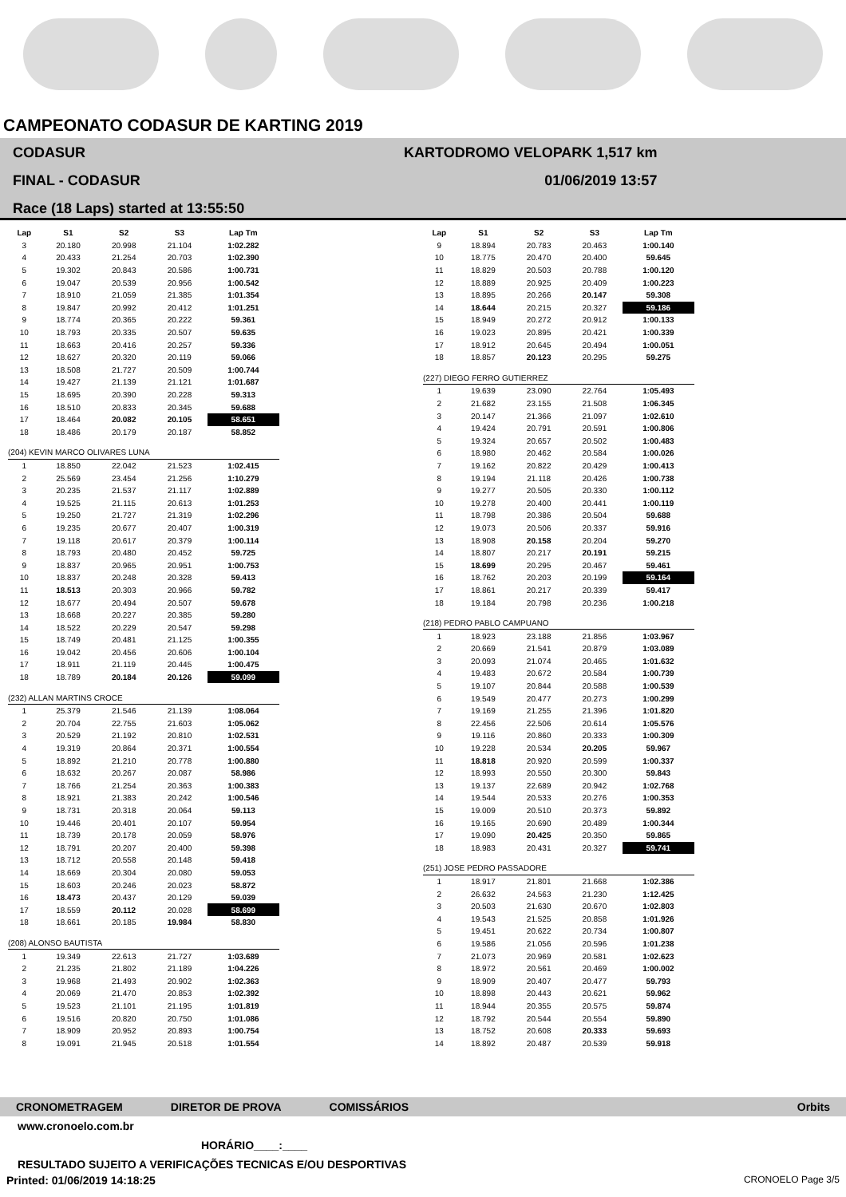CAMPEONATO CODASUR DE KARTING 2019
CODASUR
FINAL - CODASUR
Race (18 Laps) started at 13:55:50
KARTODROMO VELOPARK 1,517 km
01/06/2019 13:57
| Lap | S1 | S2 | S3 | Lap Tm |
| --- | --- | --- | --- | --- |
| 3 | 20.180 | 20.998 | 21.104 | 1:02.282 |
| 4 | 20.433 | 21.254 | 20.703 | 1:02.390 |
| 5 | 19.302 | 20.843 | 20.586 | 1:00.731 |
| 6 | 19.047 | 20.539 | 20.956 | 1:00.542 |
| 7 | 18.910 | 21.059 | 21.385 | 1:01.354 |
| 8 | 19.847 | 20.992 | 20.412 | 1:01.251 |
| 9 | 18.774 | 20.365 | 20.222 | 59.361 |
| 10 | 18.793 | 20.335 | 20.507 | 59.635 |
| 11 | 18.663 | 20.416 | 20.257 | 59.336 |
| 12 | 18.627 | 20.320 | 20.119 | 59.066 |
| 13 | 18.508 | 21.727 | 20.509 | 1:00.744 |
| 14 | 19.427 | 21.139 | 21.121 | 1:01.687 |
| 15 | 18.695 | 20.390 | 20.228 | 59.313 |
| 16 | 18.510 | 20.833 | 20.345 | 59.688 |
| 17 | 18.464 | 20.082 | 20.105 | 58.651 |
| 18 | 18.486 | 20.179 | 20.187 | 58.852 |
| (204) KEVIN MARCO OLIVARES LUNA | | | | |
| 1 | 18.850 | 22.042 | 21.523 | 1:02.415 |
| 2 | 25.569 | 23.454 | 21.256 | 1:10.279 |
| 3 | 20.235 | 21.537 | 21.117 | 1:02.889 |
| 4 | 19.525 | 21.115 | 20.613 | 1:01.253 |
| 5 | 19.250 | 21.727 | 21.319 | 1:02.296 |
| 6 | 19.235 | 20.677 | 20.407 | 1:00.319 |
| 7 | 19.118 | 20.617 | 20.379 | 1:00.114 |
| 8 | 18.793 | 20.480 | 20.452 | 59.725 |
| 9 | 18.837 | 20.965 | 20.951 | 1:00.753 |
| 10 | 18.837 | 20.248 | 20.328 | 59.413 |
| 11 | 18.513 | 20.303 | 20.966 | 59.782 |
| 12 | 18.677 | 20.494 | 20.507 | 59.678 |
| 13 | 18.668 | 20.227 | 20.385 | 59.280 |
| 14 | 18.522 | 20.229 | 20.547 | 59.298 |
| 15 | 18.749 | 20.481 | 21.125 | 1:00.355 |
| 16 | 19.042 | 20.456 | 20.606 | 1:00.104 |
| 17 | 18.911 | 21.119 | 20.445 | 1:00.475 |
| 18 | 18.789 | 20.184 | 20.126 | 59.099 |
| (232) ALLAN MARTINS CROCE | | | | |
| 1 | 25.379 | 21.546 | 21.139 | 1:08.064 |
| 2 | 20.704 | 22.755 | 21.603 | 1:05.062 |
| 3 | 20.529 | 21.192 | 20.810 | 1:02.531 |
| 4 | 19.319 | 20.864 | 20.371 | 1:00.554 |
| 5 | 18.892 | 21.210 | 20.778 | 1:00.880 |
| 6 | 18.632 | 20.267 | 20.087 | 58.986 |
| 7 | 18.766 | 21.254 | 20.363 | 1:00.383 |
| 8 | 18.921 | 21.383 | 20.242 | 1:00.546 |
| 9 | 18.731 | 20.318 | 20.064 | 59.113 |
| 10 | 19.446 | 20.401 | 20.107 | 59.954 |
| 11 | 18.739 | 20.178 | 20.059 | 58.976 |
| 12 | 18.791 | 20.207 | 20.400 | 59.398 |
| 13 | 18.712 | 20.558 | 20.148 | 59.418 |
| 14 | 18.669 | 20.304 | 20.080 | 59.053 |
| 15 | 18.603 | 20.246 | 20.023 | 58.872 |
| 16 | 18.473 | 20.437 | 20.129 | 59.039 |
| 17 | 18.559 | 20.112 | 20.028 | 58.699 |
| 18 | 18.661 | 20.185 | 19.984 | 58.830 |
| (208) ALONSO BAUTISTA | | | | |
| 1 | 19.349 | 22.613 | 21.727 | 1:03.689 |
| 2 | 21.235 | 21.802 | 21.189 | 1:04.226 |
| 3 | 19.968 | 21.493 | 20.902 | 1:02.363 |
| 4 | 20.069 | 21.470 | 20.853 | 1:02.392 |
| 5 | 19.523 | 21.101 | 21.195 | 1:01.819 |
| 6 | 19.516 | 20.820 | 20.750 | 1:01.086 |
| 7 | 18.909 | 20.952 | 20.893 | 1:00.754 |
| 8 | 19.091 | 21.945 | 20.518 | 1:01.554 |
| Lap | S1 | S2 | S3 | Lap Tm |
| --- | --- | --- | --- | --- |
| 9 | 18.894 | 20.783 | 20.463 | 1:00.140 |
| 10 | 18.775 | 20.470 | 20.400 | 59.645 |
| 11 | 18.829 | 20.503 | 20.788 | 1:00.120 |
| 12 | 18.889 | 20.925 | 20.409 | 1:00.223 |
| 13 | 18.895 | 20.266 | 20.147 | 59.308 |
| 14 | 18.644 | 20.215 | 20.327 | 59.186 |
| 15 | 18.949 | 20.272 | 20.912 | 1:00.133 |
| 16 | 19.023 | 20.895 | 20.421 | 1:00.339 |
| 17 | 18.912 | 20.645 | 20.494 | 1:00.051 |
| 18 | 18.857 | 20.123 | 20.295 | 59.275 |
| (227) DIEGO FERRO GUTIERREZ | | | | |
| 1 | 19.639 | 23.090 | 22.764 | 1:05.493 |
| 2 | 21.682 | 23.155 | 21.508 | 1:06.345 |
| 3 | 20.147 | 21.366 | 21.097 | 1:02.610 |
| 4 | 19.424 | 20.791 | 20.591 | 1:00.806 |
| 5 | 19.324 | 20.657 | 20.502 | 1:00.483 |
| 6 | 18.980 | 20.462 | 20.584 | 1:00.026 |
| 7 | 19.162 | 20.822 | 20.429 | 1:00.413 |
| 8 | 19.194 | 21.118 | 20.426 | 1:00.738 |
| 9 | 19.277 | 20.505 | 20.330 | 1:00.112 |
| 10 | 19.278 | 20.400 | 20.441 | 1:00.119 |
| 11 | 18.798 | 20.386 | 20.504 | 59.688 |
| 12 | 19.073 | 20.506 | 20.337 | 59.916 |
| 13 | 18.908 | 20.158 | 20.204 | 59.270 |
| 14 | 18.807 | 20.217 | 20.191 | 59.215 |
| 15 | 18.699 | 20.295 | 20.467 | 59.461 |
| 16 | 18.762 | 20.203 | 20.199 | 59.164 |
| 17 | 18.861 | 20.217 | 20.339 | 59.417 |
| 18 | 19.184 | 20.798 | 20.236 | 1:00.218 |
| (218) PEDRO PABLO CAMPUANO | | | | |
| 1 | 18.923 | 23.188 | 21.856 | 1:03.967 |
| 2 | 20.669 | 21.541 | 20.879 | 1:03.089 |
| 3 | 20.093 | 21.074 | 20.465 | 1:01.632 |
| 4 | 19.483 | 20.672 | 20.584 | 1:00.739 |
| 5 | 19.107 | 20.844 | 20.588 | 1:00.539 |
| 6 | 19.549 | 20.477 | 20.273 | 1:00.299 |
| 7 | 19.169 | 21.255 | 21.396 | 1:01.820 |
| 8 | 22.456 | 22.506 | 20.614 | 1:05.576 |
| 9 | 19.116 | 20.860 | 20.333 | 1:00.309 |
| 10 | 19.228 | 20.534 | 20.205 | 59.967 |
| 11 | 18.818 | 20.920 | 20.599 | 1:00.337 |
| 12 | 18.993 | 20.550 | 20.300 | 59.843 |
| 13 | 19.137 | 22.689 | 20.942 | 1:02.768 |
| 14 | 19.544 | 20.533 | 20.276 | 1:00.353 |
| 15 | 19.009 | 20.510 | 20.373 | 59.892 |
| 16 | 19.165 | 20.690 | 20.489 | 1:00.344 |
| 17 | 19.090 | 20.425 | 20.350 | 59.865 |
| 18 | 18.983 | 20.431 | 20.327 | 59.741 |
| (251) JOSE PEDRO PASSADORE | | | | |
| 1 | 18.917 | 21.801 | 21.668 | 1:02.386 |
| 2 | 26.632 | 24.563 | 21.230 | 1:12.425 |
| 3 | 20.503 | 21.630 | 20.670 | 1:02.803 |
| 4 | 19.543 | 21.525 | 20.858 | 1:01.926 |
| 5 | 19.451 | 20.622 | 20.734 | 1:00.807 |
| 6 | 19.586 | 21.056 | 20.596 | 1:01.238 |
| 7 | 21.073 | 20.969 | 20.581 | 1:02.623 |
| 8 | 18.972 | 20.561 | 20.469 | 1:00.002 |
| 9 | 18.909 | 20.407 | 20.477 | 59.793 |
| 10 | 18.898 | 20.443 | 20.621 | 59.962 |
| 11 | 18.944 | 20.355 | 20.575 | 59.874 |
| 12 | 18.792 | 20.544 | 20.554 | 59.890 |
| 13 | 18.752 | 20.608 | 20.333 | 59.693 |
| 14 | 18.892 | 20.487 | 20.539 | 59.918 |
CRONOMETRAGEM DIRETOR DE PROVA COMISSÁRIOS Orbits
www.cronoelo.com.br
HORÁRIO____:____
RESULTADO SUJEITO A VERIFICAÇÕES TECNICAS E/OU DESPORTIVAS
Printed: 01/06/2019 14:18:25 CRONOELO Page 3/5